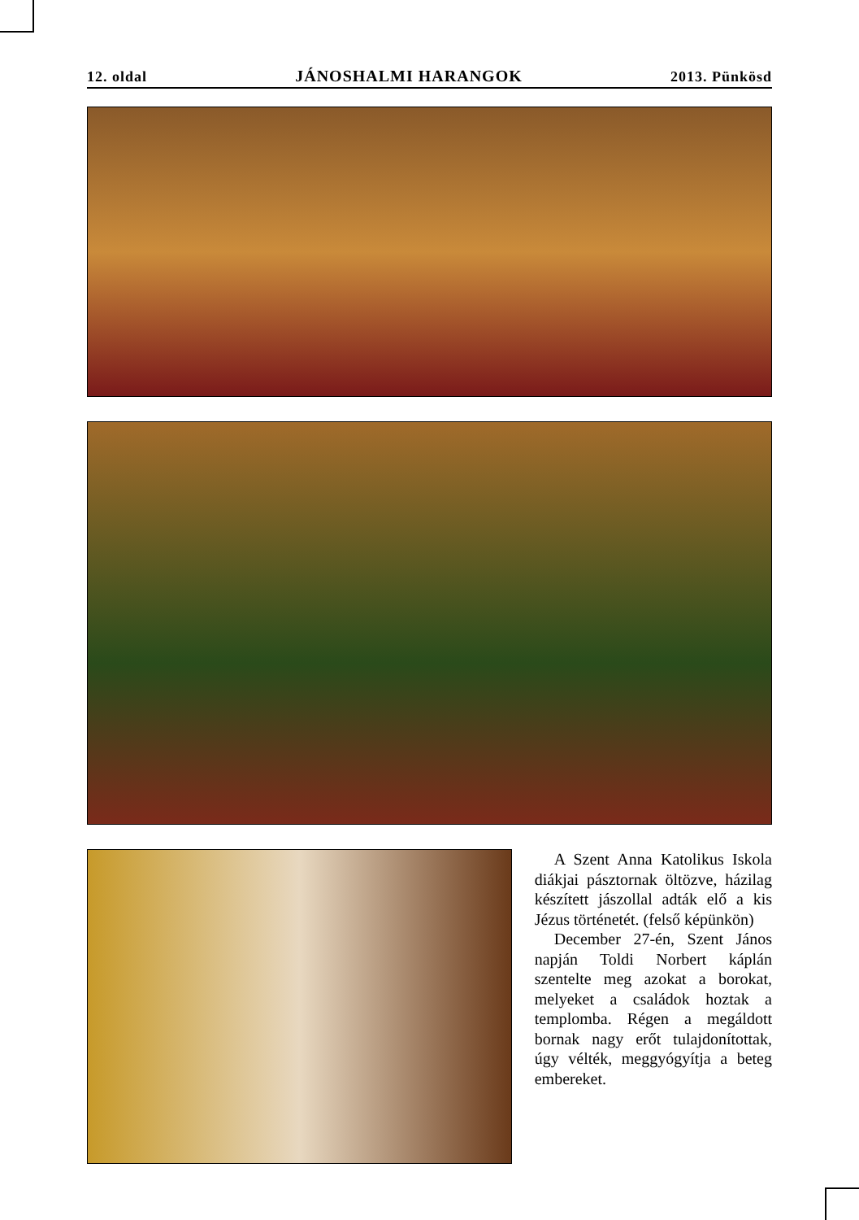12. oldal JÁNOSHALMI HARANGOK 2013. Pünkösd
A Szent Anna Katolikus Iskola diákjai pásztornak öltözve, házilag készített jászollal adták elő a kis Jézus történetét. (felső képünkön)
December 27-én, Szent János napján Toldi Norbert káplán szentelte meg azokat a borokat, melyeket a családok hoztak a templomba. Régen a megáldott bornak nagy erőt tulajdonítottak, úgy vélték, meggyógyítja a beteg embereket.